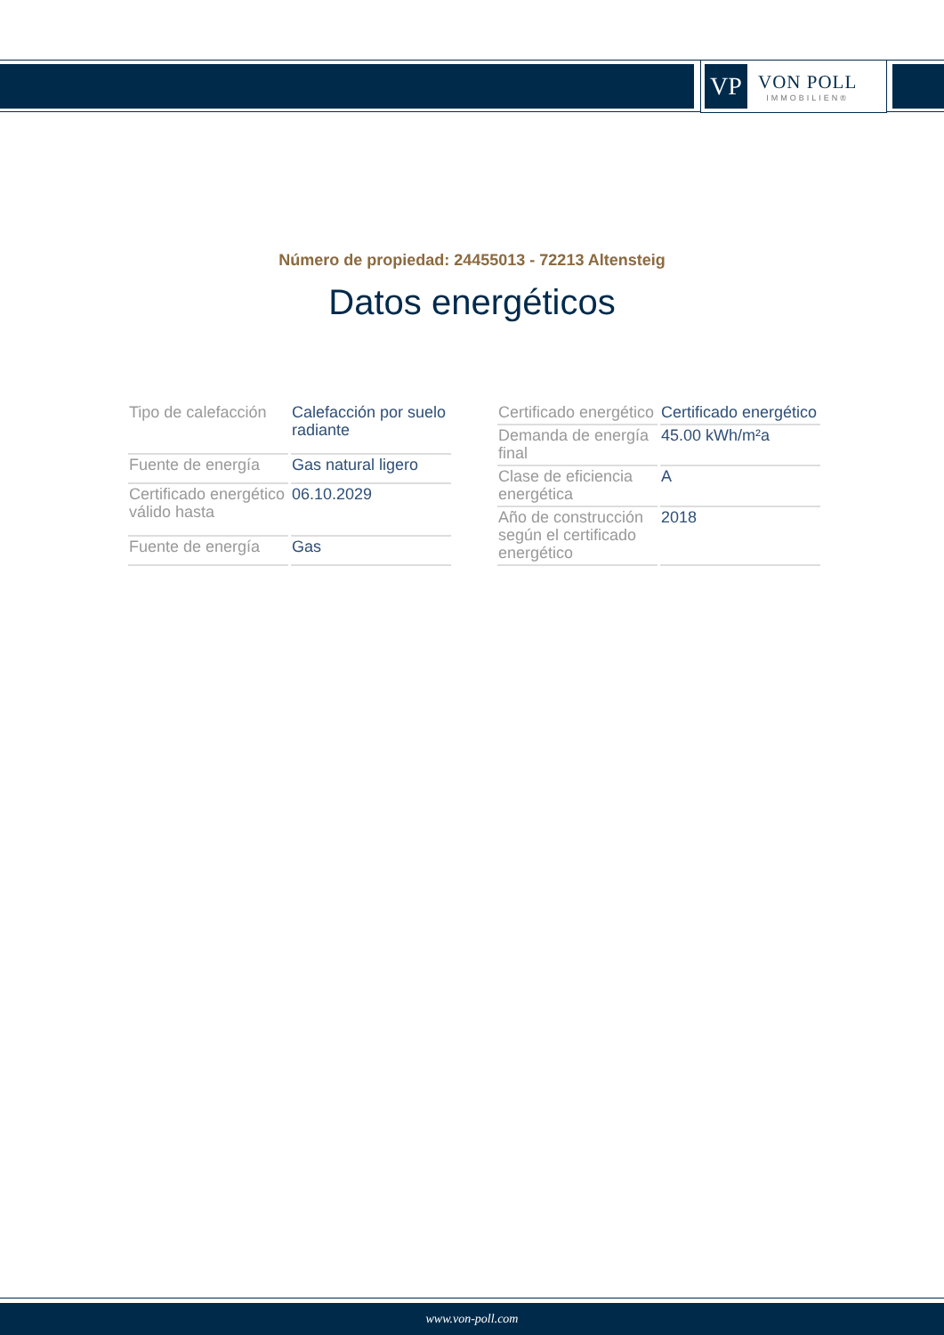VP
VON POLL
IMMOBILIEN®
Número de propiedad: 24455013 - 72213 Altensteig
Datos energéticos
| Tipo de calefacción | Calefacción por suelo radiante |
| Fuente de energía | Gas natural ligero |
| Certificado energético válido hasta | 06.10.2029 |
| Fuente de energía | Gas |
| Certificado energético | Certificado energético |
| Demanda de energía final | 45.00 kWh/m²a |
| Clase de eficiencia energética | A |
| Año de construcción según el certificado energético | 2018 |
www.von-poll.com